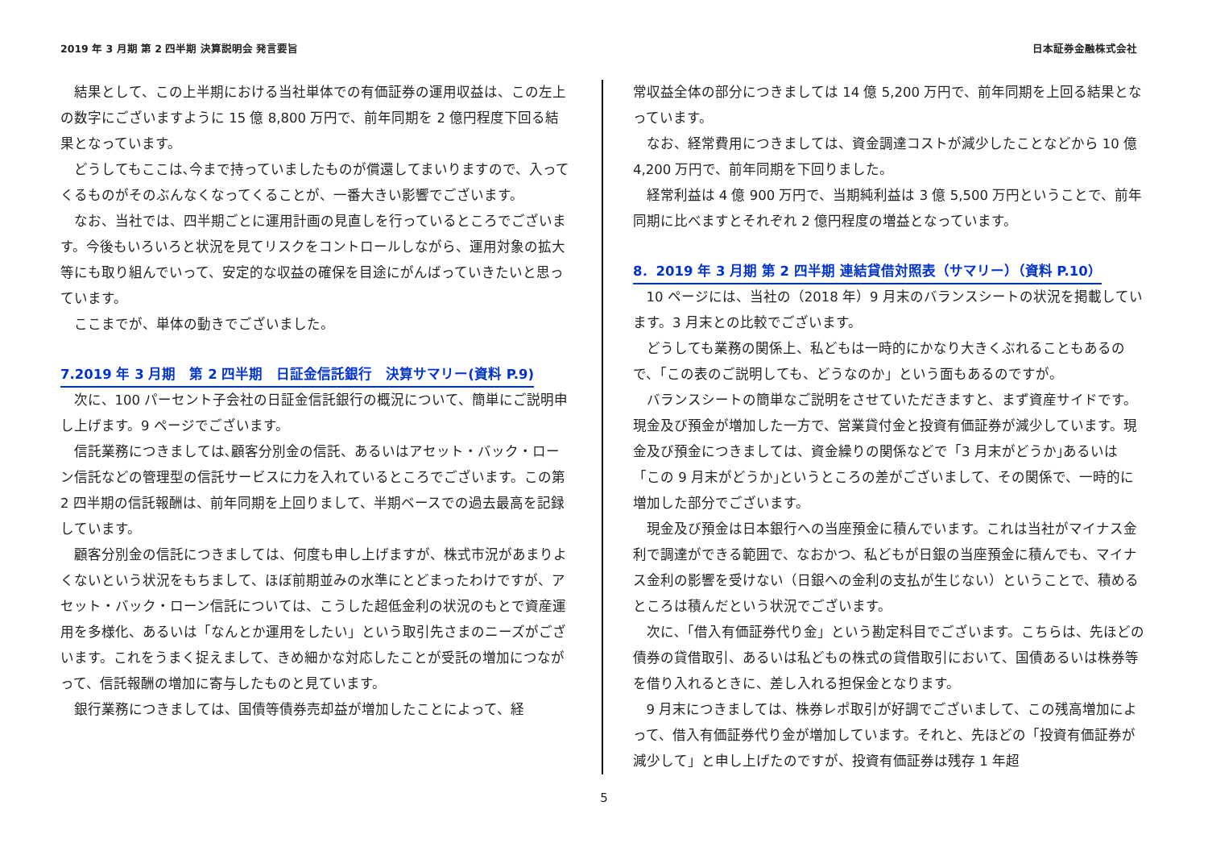2019 年 3 月期 第 2 四半期 決算説明会 発言要旨 日本証券金融株式会社
結果として、この上半期における当社単体での有価証券の運用収益は、この左上の数字にございますように 15 億 8,800 万円で、前年同期を 2 億円程度下回る結果となっています。
どうしてもここは､今まで持っていましたものが償還してまいりますので、入ってくるものがそのぶんなくなってくることが、一番大きい影響でございます。
なお、当社では、四半期ごとに運用計画の見直しを行っているところでございます。今後もいろいろと状況を見てリスクをコントロールしながら、運用対象の拡大等にも取り組んでいって、安定的な収益の確保を目途にがんばっていきたいと思っています。
ここまでが、単体の動きでございました。
7.2019 年 3 月期　第 2 四半期　日証金信託銀行　決算サマリー(資料 P.9)
次に、100 パーセント子会社の日証金信託銀行の概況について、簡単にご説明申し上げます。9 ページでございます。
信託業務につきましては､顧客分別金の信託、あるいはアセット・バック・ローン信託などの管理型の信託サービスに力を入れているところでございます。この第 2 四半期の信託報酬は、前年同期を上回りまして、半期ベースでの過去最高を記録しています。
顧客分別金の信託につきましては、何度も申し上げますが、株式市況があまりよくないという状況をもちまして、ほぼ前期並みの水準にとどまったわけですが、アセット・バック・ローン信託については、こうした超低金利の状況のもとで資産運用を多様化、あるいは「なんとか運用をしたい」という取引先さまのニーズがございます。これをうまく捉えまして、きめ細かな対応したことが受託の増加につながって、信託報酬の増加に寄与したものと見ています。
銀行業務につきましては、国債等債券売却益が増加したことによって、経
常収益全体の部分につきましては 14 億 5,200 万円で、前年同期を上回る結果となっています。
なお、経常費用につきましては、資金調達コストが減少したことなどから 10 億 4,200 万円で、前年同期を下回りました。
経常利益は 4 億 900 万円で、当期純利益は 3 億 5,500 万円ということで、前年同期に比べますとそれぞれ 2 億円程度の増益となっています。
8．2019 年 3 月期 第 2 四半期 連結貸借対照表（サマリー）（資料 P.10）
10 ページには、当社の（2018 年）9 月末のバランスシートの状況を掲載しています。3 月末との比較でございます。
どうしても業務の関係上、私どもは一時的にかなり大きくぶれることもあるので、「この表のご説明しても、どうなのか」という面もあるのですが。
バランスシートの簡単なご説明をさせていただきますと、まず資産サイドです。現金及び預金が増加した一方で、営業貸付金と投資有価証券が減少しています。現金及び預金につきましては、資金繰りの関係などで「3 月末がどうか｣あるいは「この 9 月末がどうか｣というところの差がございまして、その関係で、一時的に増加した部分でございます。
現金及び預金は日本銀行への当座預金に積んでいます。これは当社がマイナス金利で調達ができる範囲で、なおかつ、私どもが日銀の当座預金に積んでも、マイナス金利の影響を受けない（日銀への金利の支払が生じない）ということで、積めるところは積んだという状況でございます。
次に､「借入有価証券代り金」という勘定科目でございます。こちらは、先ほどの債券の貸借取引、あるいは私どもの株式の貸借取引において、国債あるいは株券等を借り入れるときに、差し入れる担保金となります。
9 月末につきましては、株券レポ取引が好調でございまして、この残高増加によって、借入有価証券代り金が増加しています。それと、先ほどの「投資有価証券が減少して」と申し上げたのですが、投資有価証券は残存 1 年超
5